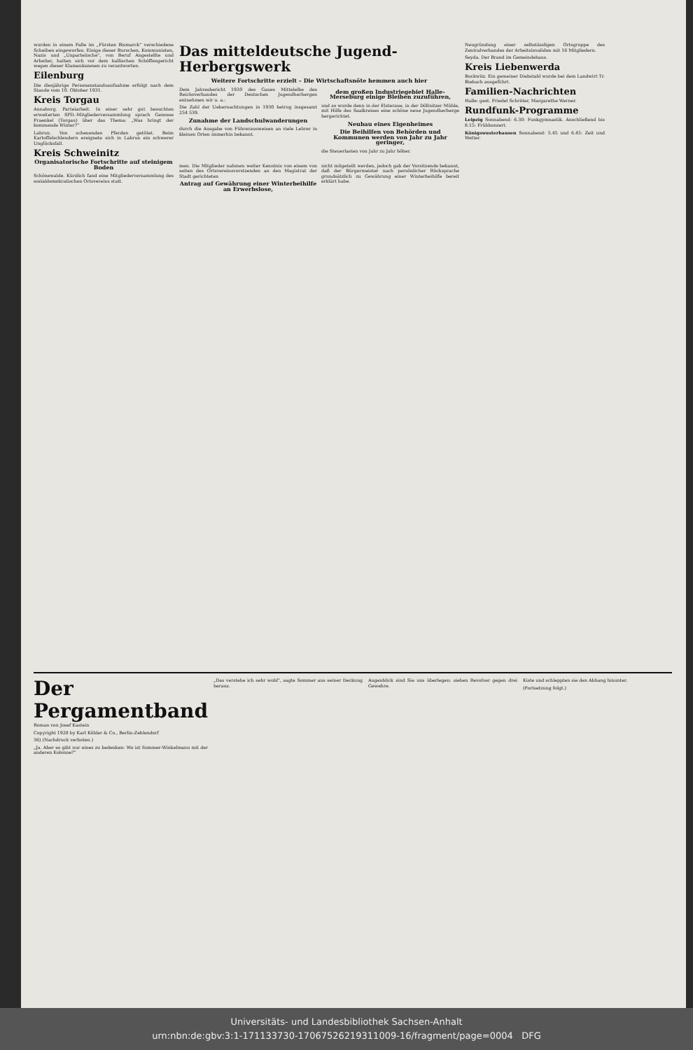wurden in einem Falle im „Fürsten Bismarck" verschiedene Scheiben eingeworfen. Einige dieser Burschen, Kommunisten, Nazis und „Unparteiische", von Beruf Angestellte und Arbeiter, hatten sich vor dem hallischen Schöffengericht wegen dieser Klamaukszenen zu verantworten.
Eilenburg
Die diesjährige Personenstandsaufnahme erfolgt nach dem Stande vom 10. Oktober 1931.
Kreis Torgau
Annaburg. Parteiarbeit. In einer sehr gut besuchten erweiterten SPD.-Mitgliederversammlung sprach Genosse Fraenkel (Torgau) über das Thema: „Was bringt der kommende Winter?"
Labrun. Von scheuenden Pferden getötet. Beim Kartoffelschleudern ereignete sich in Labrun ein schwerer Unglücksfall.
Kreis Schweinitz
Organisatorische Fortschritte auf steinigem Boden
Schönewalde. Kürzlich fand eine Mitgliederversammlung des sozialdemokratischen Ortsvereins statt.
Das mitteldeutsche Jugend-Herbergswerk
Weitere Fortschritte erzielt – Die Wirtschaftsnöte hemmen auch hier
Dem Jahresbericht 1930 des Gaues Mittelelbe des Reichsverbandes der Deutschen Jugendherbergen entnehmen wir u. a.:
Die Zahl der Uebernachtungen in 1930 betrug insgesamt 254 539.
Zunahme der Landschulwanderungen
durch die Ausgabe von Führerausweisen an viele Lehrer in kleinen Orten immerhin bekannt.
dem großen Industriegebiet Halle-Merseburg einige Bleiben zuzuführen,
und so wurde denn in der Elsteraue, in der Döllnitzer Mühle, mit Hilfe des Saalkreises eine schöne neue Jugendherberge hergerichtet.
Neubau eines Eigenheimes
Die Beihilfen von Behörden und Kommunen werden von Jahr zu Jahr geringer,
die Steuerlasten von Jahr zu Jahr höher.
men. Die Mitglieder nahmen weiter Kenntnis von einem von seiten des Ortsvereinsvorstzenden an den Magistrat der Stadt gerichteten
Antrag auf Gewährung einer Winterbeihilfe an Erwerbslose,
nicht mitgeteilt werden, jedoch gab der Vorsitzende bekannt, daß der Bürgermeister nach persönlicher Rücksprache grundsätzlich zu Gewährung einer Winterbeihilfe bereit erklärt habe.
Neugründung einer selbständigen Ortsgruppe des Zentralverbandes der Arbeitsinvaliden mit 16 Mitgliedern.
Seyda. Der Brand im Gemeindehaus.
Kreis Liebenwerda
Bockwitz. Ein gemeiner Diebstahl wurde bei dem Landwirt Tr. Biebach ausgeführt.
Familien-Nachrichten
Halle: gest. Friedel Schröter, Margarethe Werner.
Rundfunk-Programme
Leipzig Sonnabend: 6.30: Funkgymnastik. Anschließend bis 8.15: Frühkonzert.
Königswusterhausen Sonnabend: 5.45 und 6.45: Zeit und Wetter.
Der Pergamentband
Roman von Josef Kastein
Copyright 1928 by Karl Köhler & Co., Berlin-Zehlendorf
36) (Nachdruck verboten.)
„Ja. Aber es gibt nur eines zu bedenken: Wo ist Sommer-Winkelmann mit der anderen Kolonne?"
„Das verstehe ich sehr wohl", sagte Sommer aus seiner Deckung heraus.
Augenblick sind Sie uns überlegen: sieben Revolver gegen drei Gewehre.
Kiste und schleppten sie den Abhang hinunter.
(Fortsetzung folgt.)
Universitäts- und Landesbibliothek Sachsen-Anhalt
urn:nbn:de:gbv:3:1-171133730-17067526219311009-16/fragment/page=0004 DFG